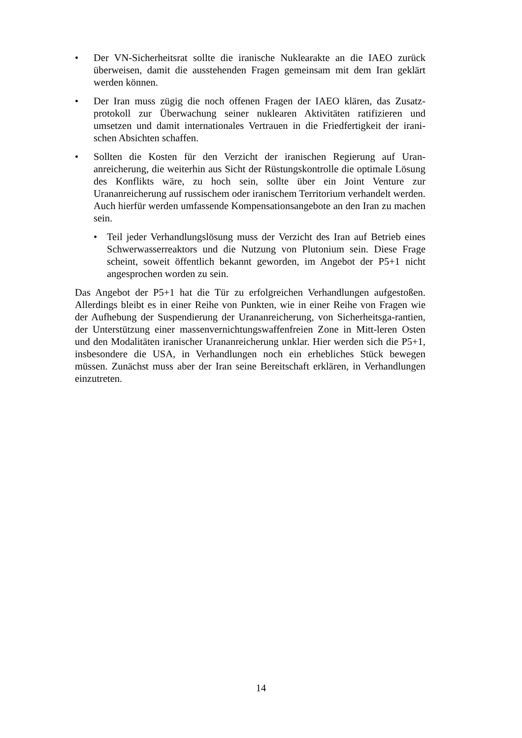• Der VN-Sicherheitsrat sollte die iranische Nuklearakte an die IAEO zurück überweisen, damit die ausstehenden Fragen gemeinsam mit dem Iran geklärt werden können.
• Der Iran muss zügig die noch offenen Fragen der IAEO klären, das Zusatz-protokoll zur Überwachung seiner nuklearen Aktivitäten ratifizieren und umsetzen und damit internationales Vertrauen in die Friedfertigkeit der irani-schen Absichten schaffen.
• Sollten die Kosten für den Verzicht der iranischen Regierung auf Uran-anreicherung, die weiterhin aus Sicht der Rüstungskontrolle die optimale Lösung des Konflikts wäre, zu hoch sein, sollte über ein Joint Venture zur Urananreicherung auf russischem oder iranischem Territorium verhandelt werden. Auch hierfür werden umfassende Kompensationsangebote an den Iran zu machen sein.
• Teil jeder Verhandlungslösung muss der Verzicht des Iran auf Betrieb eines Schwerwasserreaktors und die Nutzung von Plutonium sein. Diese Frage scheint, soweit öffentlich bekannt geworden, im Angebot der P5+1 nicht angesprochen worden zu sein.
Das Angebot der P5+1 hat die Tür zu erfolgreichen Verhandlungen aufgestoßen. Allerdings bleibt es in einer Reihe von Punkten, wie in einer Reihe von Fragen wie der Aufhebung der Suspendierung der Urananreicherung, von Sicherheitsga-rantien, der Unterstützung einer massenvernichtungswaffenfreien Zone in Mitt-leren Osten und den Modalitäten iranischer Urananreicherung unklar. Hier werden sich die P5+1, insbesondere die USA, in Verhandlungen noch ein erhebliches Stück bewegen müssen. Zunächst muss aber der Iran seine Bereitschaft erklären, in Verhandlungen einzutreten.
14